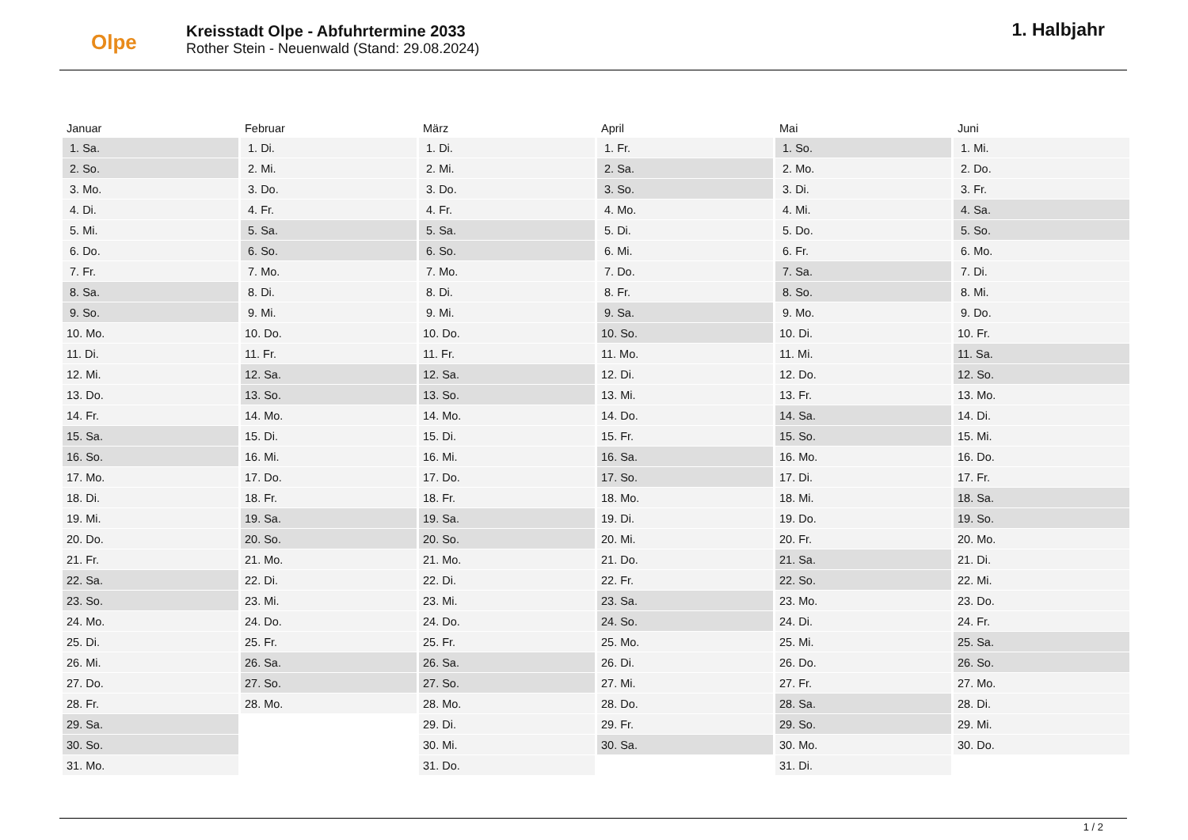Olpe
Kreisstadt Olpe - Abfuhrtermine 2033
Rother Stein - Neuenwald (Stand: 29.08.2024)
1. Halbjahr
| Januar | Februar | März | April | Mai | Juni |
| --- | --- | --- | --- | --- | --- |
| 1. Sa. | 1. Di. | 1. Di. | 1. Fr. | 1. So. | 1. Mi. |
| 2. So. | 2. Mi. | 2. Mi. | 2. Sa. | 2. Mo. | 2. Do. |
| 3. Mo. | 3. Do. | 3. Do. | 3. So. | 3. Di. | 3. Fr. |
| 4. Di. | 4. Fr. | 4. Fr. | 4. Mo. | 4. Mi. | 4. Sa. |
| 5. Mi. | 5. Sa. | 5. Sa. | 5. Di. | 5. Do. | 5. So. |
| 6. Do. | 6. So. | 6. So. | 6. Mi. | 6. Fr. | 6. Mo. |
| 7. Fr. | 7. Mo. | 7. Mo. | 7. Do. | 7. Sa. | 7. Di. |
| 8. Sa. | 8. Di. | 8. Di. | 8. Fr. | 8. So. | 8. Mi. |
| 9. So. | 9. Mi. | 9. Mi. | 9. Sa. | 9. Mo. | 9. Do. |
| 10. Mo. | 10. Do. | 10. Do. | 10. So. | 10. Di. | 10. Fr. |
| 11. Di. | 11. Fr. | 11. Fr. | 11. Mo. | 11. Mi. | 11. Sa. |
| 12. Mi. | 12. Sa. | 12. Sa. | 12. Di. | 12. Do. | 12. So. |
| 13. Do. | 13. So. | 13. So. | 13. Mi. | 13. Fr. | 13. Mo. |
| 14. Fr. | 14. Mo. | 14. Mo. | 14. Do. | 14. Sa. | 14. Di. |
| 15. Sa. | 15. Di. | 15. Di. | 15. Fr. | 15. So. | 15. Mi. |
| 16. So. | 16. Mi. | 16. Mi. | 16. Sa. | 16. Mo. | 16. Do. |
| 17. Mo. | 17. Do. | 17. Do. | 17. So. | 17. Di. | 17. Fr. |
| 18. Di. | 18. Fr. | 18. Fr. | 18. Mo. | 18. Mi. | 18. Sa. |
| 19. Mi. | 19. Sa. | 19. Sa. | 19. Di. | 19. Do. | 19. So. |
| 20. Do. | 20. So. | 20. So. | 20. Mi. | 20. Fr. | 20. Mo. |
| 21. Fr. | 21. Mo. | 21. Mo. | 21. Do. | 21. Sa. | 21. Di. |
| 22. Sa. | 22. Di. | 22. Di. | 22. Fr. | 22. So. | 22. Mi. |
| 23. So. | 23. Mi. | 23. Mi. | 23. Sa. | 23. Mo. | 23. Do. |
| 24. Mo. | 24. Do. | 24. Do. | 24. So. | 24. Di. | 24. Fr. |
| 25. Di. | 25. Fr. | 25. Fr. | 25. Mo. | 25. Mi. | 25. Sa. |
| 26. Mi. | 26. Sa. | 26. Sa. | 26. Di. | 26. Do. | 26. So. |
| 27. Do. | 27. So. | 27. So. | 27. Mi. | 27. Fr. | 27. Mo. |
| 28. Fr. | 28. Mo. | 28. Mo. | 28. Do. | 28. Sa. | 28. Di. |
| 29. Sa. | | 29. Di. | 29. Fr. | 29. So. | 29. Mi. |
| 30. So. | | 30. Mi. | 30. Sa. | 30. Mo. | 30. Do. |
| 31. Mo. | | 31. Do. | | 31. Di. | |
1 / 2